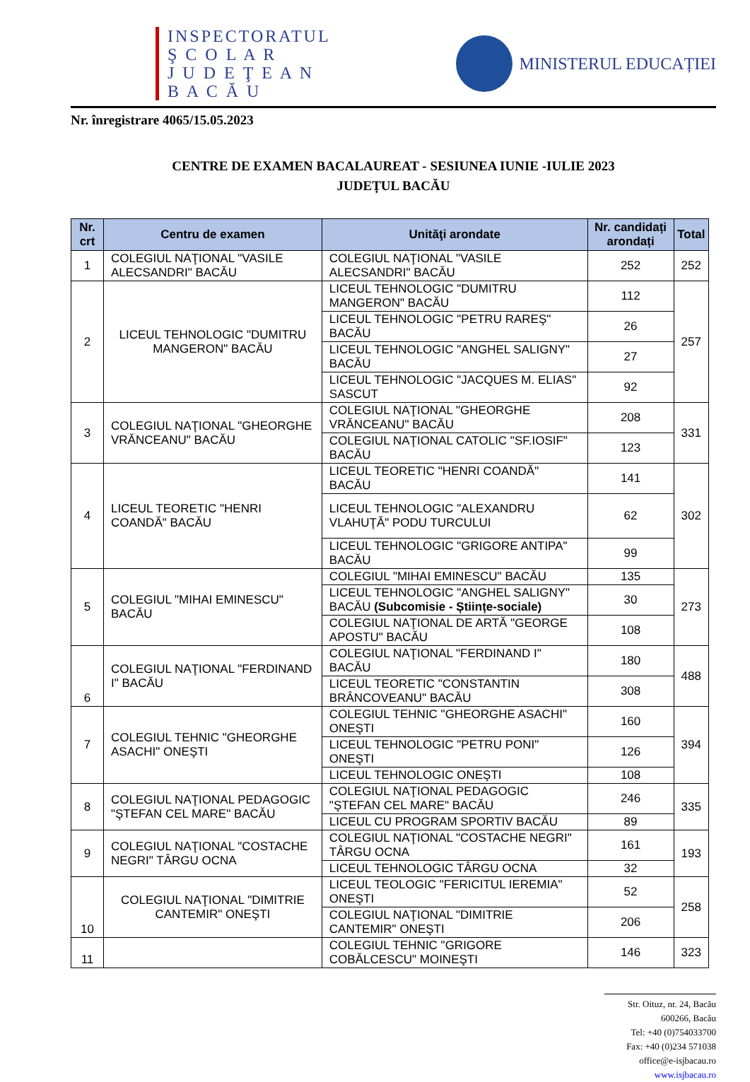INSPECTORATUL
Ş C O L A R
J U D E Ţ E A N
B A C Ă U
MINISTERUL EDUCAȚIEI
Nr. înregistrare 4065/15.05.2023
CENTRE DE EXAMEN BACALAUREAT - SESIUNEA IUNIE -IULIE 2023
JUDEȚUL BACĂU
| Nr. crt | Centru de examen | Unităţi arondate | Nr. candidați arondați | Total |
| --- | --- | --- | --- | --- |
| 1 | COLEGIUL NAŢIONAL "VASILE ALECSANDRI" BACĂU | COLEGIUL NAŢIONAL "VASILE ALECSANDRI" BACĂU | 252 | 252 |
| 2 | LICEUL TEHNOLOGIC "DUMITRU MANGERON" BACĂU | LICEUL TEHNOLOGIC "DUMITRU MANGERON" BACĂU | 112 | 257 |
| | | LICEUL TEHNOLOGIC "PETRU RAREŞ" BACĂU | 26 | |
| | | LICEUL TEHNOLOGIC "ANGHEL SALIGNY" BACĂU | 27 | |
| | | LICEUL TEHNOLOGIC "JACQUES M. ELIAS" SASCUT | 92 | |
| 3 | COLEGIUL NAŢIONAL "GHEORGHE VRĂNCEANU" BACĂU | COLEGIUL NAŢIONAL "GHEORGHE VRĂNCEANU" BACĂU | 208 | 331 |
| | | COLEGIUL NAŢIONAL CATOLIC "SF.IOSIF" BACĂU | 123 | |
| 4 | LICEUL TEORETIC "HENRI COANDĂ" BACĂU | LICEUL TEORETIC "HENRI COANDĂ" BACĂU | 141 | 302 |
| | | LICEUL TEHNOLOGIC "ALEXANDRU VLAHUŢĂ" PODU TURCULUI | 62 | |
| | | LICEUL TEHNOLOGIC "GRIGORE ANTIPA" BACĂU | 99 | |
| 5 | COLEGIUL "MIHAI EMINESCU" BACĂU | COLEGIUL "MIHAI EMINESCU" BACĂU | 135 | 273 |
| | | LICEUL TEHNOLOGIC "ANGHEL SALIGNY" BACĂU (Subcomisie - Științe-sociale) | 30 | |
| | | COLEGIUL NAŢIONAL DE ARTĂ "GEORGE APOSTU" BACĂU | 108 | |
| 6 | COLEGIUL NAŢIONAL "FERDINAND I" BACĂU | COLEGIUL NAŢIONAL "FERDINAND I" BACĂU | 180 | 488 |
| | | LICEUL TEORETIC "CONSTANTIN BRÂNCOVEANU" BACĂU | 308 | |
| 7 | COLEGIUL TEHNIC "GHEORGHE ASACHI" ONEŞTI | COLEGIUL TEHNIC "GHEORGHE ASACHI" ONEŞTI | 160 | 394 |
| | | LICEUL TEHNOLOGIC "PETRU PONI" ONEŞTI | 126 | |
| | | LICEUL TEHNOLOGIC ONEŞTI | 108 | |
| 8 | COLEGIUL NAŢIONAL PEDAGOGIC "ŞTEFAN CEL MARE" BACĂU | COLEGIUL NAŢIONAL PEDAGOGIC "ŞTEFAN CEL MARE" BACĂU | 246 | 335 |
| | | LICEUL CU PROGRAM SPORTIV BACĂU | 89 | |
| 9 | COLEGIUL NAŢIONAL "COSTACHE NEGRI" TÂRGU OCNA | COLEGIUL NAŢIONAL "COSTACHE NEGRI" TÂRGU OCNA | 161 | 193 |
| | | LICEUL TEHNOLOGIC TÂRGU OCNA | 32 | |
| 10 | COLEGIUL NAŢIONAL "DIMITRIE CANTEMIR" ONEŞTI | LICEUL TEOLOGIC "FERICITUL IEREMIA" ONEŞTI | 52 | 258 |
| | | COLEGIUL NAŢIONAL "DIMITRIE CANTEMIR" ONEŞTI | 206 | |
| 11 | | COLEGIUL TEHNIC "GRIGORE COBĂLCESCU" MOINEŞTI | 146 | 323 |
Str. Oituz, nr. 24, Bacău
600266, Bacău
Tel: +40 (0)754033700
Fax: +40 (0)234 571038
office@e-isjbacau.ro
www.isjbacau.ro